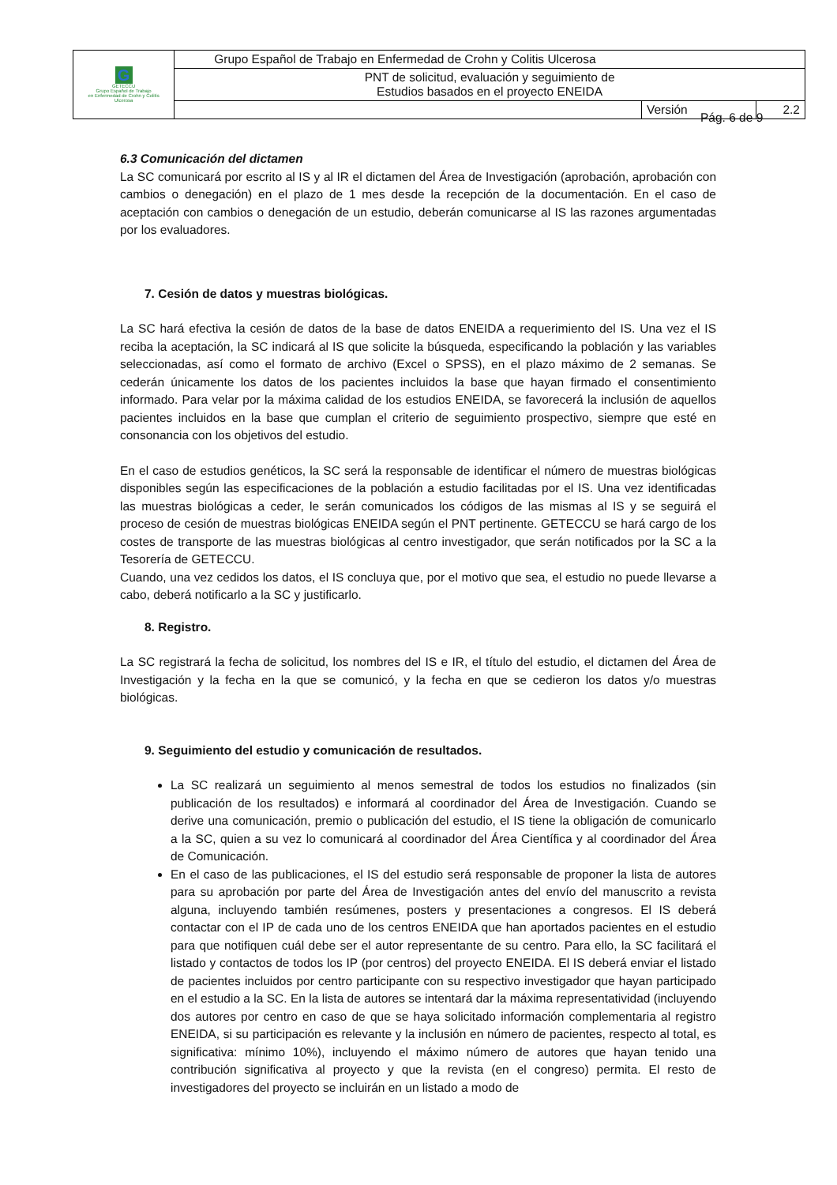| G GETECCU Grupo Español de Trabajo en Enfermedad de Crohn y Colitis Ulcerosa | Grupo Español de Trabajo en Enfermedad de Crohn y Colitis Ulcerosa | | |
| | PNT de solicitud, evaluación y seguimiento de Estudios basados en el proyecto ENEIDA | | |
| | | Versión | 2.2 |
Pág. 6 de 9
6.3 Comunicación del dictamen
La SC comunicará por escrito al IS y al IR el dictamen del Área de Investigación (aprobación, aprobación con cambios o denegación) en el plazo de 1 mes desde la recepción de la documentación. En el caso de aceptación con cambios o denegación de un estudio, deberán comunicarse al IS las razones argumentadas por los evaluadores.
7. Cesión de datos y muestras biológicas.
La SC hará efectiva la cesión de datos de la base de datos ENEIDA a requerimiento del IS. Una vez el IS reciba la aceptación, la SC indicará al IS que solicite la búsqueda, especificando la población y las variables seleccionadas, así como el formato de archivo (Excel o SPSS), en el plazo máximo de 2 semanas. Se cederán únicamente los datos de los pacientes incluidos la base que hayan firmado el consentimiento informado. Para velar por la máxima calidad de los estudios ENEIDA, se favorecerá la inclusión de aquellos pacientes incluidos en la base que cumplan el criterio de seguimiento prospectivo, siempre que esté en consonancia con los objetivos del estudio.
En el caso de estudios genéticos, la SC será la responsable de identificar el número de muestras biológicas disponibles según las especificaciones de la población a estudio facilitadas por el IS. Una vez identificadas las muestras biológicas a ceder, le serán comunicados los códigos de las mismas al IS y se seguirá el proceso de cesión de muestras biológicas ENEIDA según el PNT pertinente. GETECCU se hará cargo de los costes de transporte de las muestras biológicas al centro investigador, que serán notificados por la SC a la Tesorería de GETECCU.
Cuando, una vez cedidos los datos, el IS concluya que, por el motivo que sea, el estudio no puede llevarse a cabo, deberá notificarlo a la SC y justificarlo.
8. Registro.
La SC registrará la fecha de solicitud, los nombres del IS e IR, el título del estudio, el dictamen del Área de Investigación y la fecha en la que se comunicó, y la fecha en que se cedieron los datos y/o muestras biológicas.
9. Seguimiento del estudio y comunicación de resultados.
La SC realizará un seguimiento al menos semestral de todos los estudios no finalizados (sin publicación de los resultados) e informará al coordinador del Área de Investigación. Cuando se derive una comunicación, premio o publicación del estudio, el IS tiene la obligación de comunicarlo a la SC, quien a su vez lo comunicará al coordinador del Área Científica y al coordinador del Área de Comunicación.
En el caso de las publicaciones, el IS del estudio será responsable de proponer la lista de autores para su aprobación por parte del Área de Investigación antes del envío del manuscrito a revista alguna, incluyendo también resúmenes, posters y presentaciones a congresos. El IS deberá contactar con el IP de cada uno de los centros ENEIDA que han aportados pacientes en el estudio para que notifiquen cuál debe ser el autor representante de su centro. Para ello, la SC facilitará el listado y contactos de todos los IP (por centros) del proyecto ENEIDA. El IS deberá enviar el listado de pacientes incluidos por centro participante con su respectivo investigador que hayan participado en el estudio a la SC. En la lista de autores se intentará dar la máxima representatividad (incluyendo dos autores por centro en caso de que se haya solicitado información complementaria al registro ENEIDA, si su participación es relevante y la inclusión en número de pacientes, respecto al total, es significativa: mínimo 10%), incluyendo el máximo número de autores que hayan tenido una contribución significativa al proyecto y que la revista (en el congreso) permita. El resto de investigadores del proyecto se incluirán en un listado a modo de